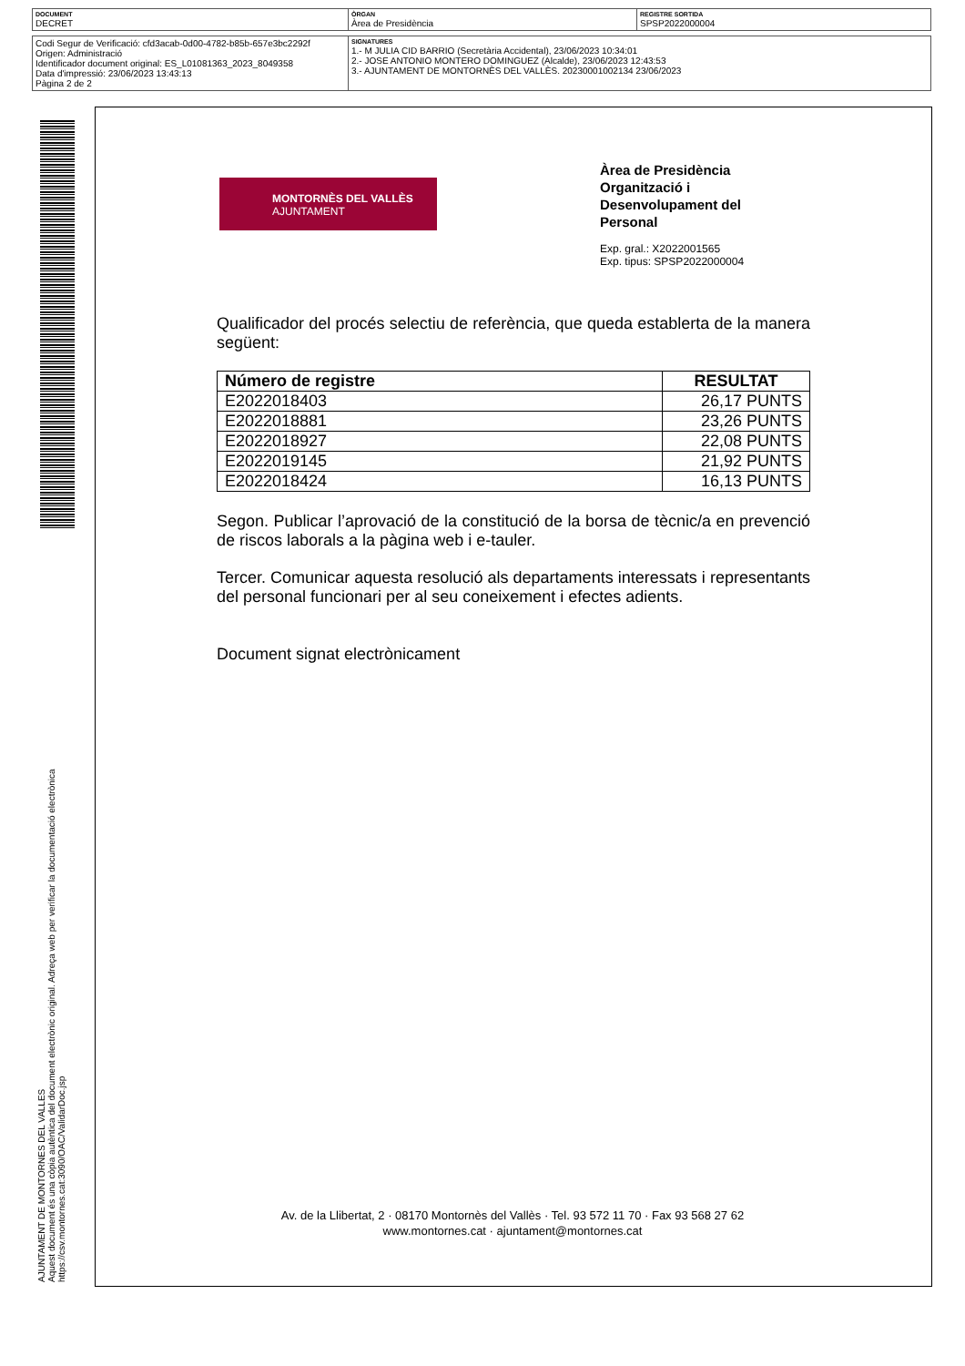| DOCUMENT DECRET | ÒRGAN Àrea de Presidència | REGISTRE SORTIDA SPSP2022000004 |
| Codi Segur de Verificació: cfd3acab-0d00-4782-b85b-657e3bc2292f Origen: Administració Identificador document original: ES_L01081363_2023_8049358 Data d'impressió: 23/06/2023 13:43:13 Pàgina 2 de 2 | SIGNATURES 1.- M JULIA CID BARRIO (Secretària Accidental), 23/06/2023 10:34:01 2.- JOSE ANTONIO MONTERO DOMINGUEZ (Alcalde), 23/06/2023 12:43:53 3.- AJUNTAMENT DE MONTORNÈS DEL VALLÈS. 20230001002134 23/06/2023 |
AJUNTAMENT DE MONTORNES DEL VALLES
Aquest document és una còpia autèntica del document electrònic original. Adreça web per verificar la documentació electrònica
https://csv.montornes.cat:3090/OAC/ValidarDoc.jsp
MONTORNÈS DEL VALLÈS
AJUNTAMENT
Àrea de Presidència
Organització i
Desenvolupament del
Personal
Exp. gral.: X2022001565
Exp. tipus: SPSP2022000004
Qualificador del procés selectiu de referència, que queda establerta de la manera següent:
| Número de registre | RESULTAT |
| --- | --- |
| E2022018403 | 26,17 PUNTS |
| E2022018881 | 23,26 PUNTS |
| E2022018927 | 22,08 PUNTS |
| E2022019145 | 21,92 PUNTS |
| E2022018424 | 16,13 PUNTS |
Segon. Publicar l’aprovació de la constitució de la borsa de tècnic/a en prevenció de riscos laborals a la pàgina web i e-tauler.
Tercer. Comunicar aquesta resolució als departaments interessats i representants del personal funcionari per al seu coneixement i efectes adients.
Document signat electrònicament
Av. de la Llibertat, 2 · 08170 Montornès del Vallès · Tel. 93 572 11 70 · Fax 93 568 27 62
www.montornes.cat · ajuntament@montornes.cat